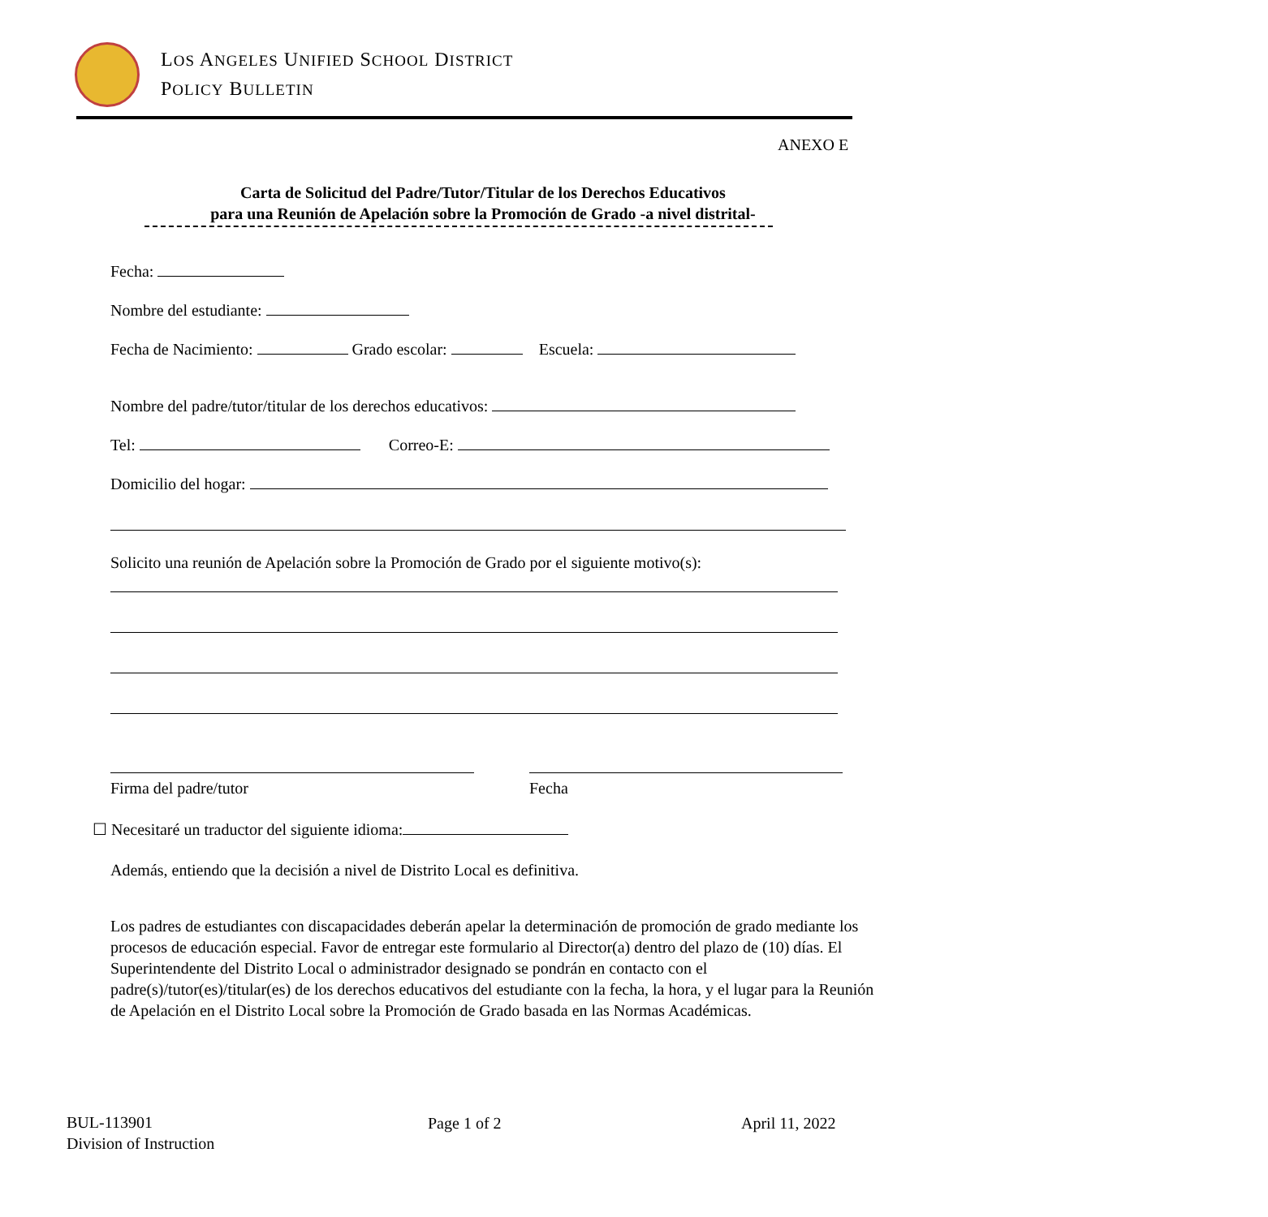LOS ANGELES UNIFIED SCHOOL DISTRICT
POLICY BULLETIN
ANEXO E
Carta de Solicitud del Padre/Tutor/Titular de los Derechos Educativos
para una Reunión de Apelación sobre la Promoción de Grado -a nivel distrital-
Fecha:
Nombre del estudiante:
Fecha de Nacimiento: Grado escolar: Escuela:
Nombre del padre/tutor/titular de los derechos educativos:
Tel: Correo-E:
Domicilio del hogar:
Solicito una reunión de Apelación sobre la Promoción de Grado por el siguiente motivo(s):
Firma del padre/tutor Fecha
☐ Necesitaré un traductor del siguiente idioma:
Además, entiendo que la decisión a nivel de Distrito Local es definitiva.
Los padres de estudiantes con discapacidades deberán apelar la determinación de promoción de grado mediante los procesos de educación especial. Favor de entregar este formulario al Director(a) dentro del plazo de (10) días. El Superintendente del Distrito Local o administrador designado se pondrán en contacto con el padre(s)/tutor(es)/titular(es) de los derechos educativos del estudiante con la fecha, la hora, y el lugar para la Reunión de Apelación en el Distrito Local sobre la Promoción de Grado basada en las Normas Académicas.
BUL-113901
Division of Instruction
Page 1 of 2 April 11, 2022